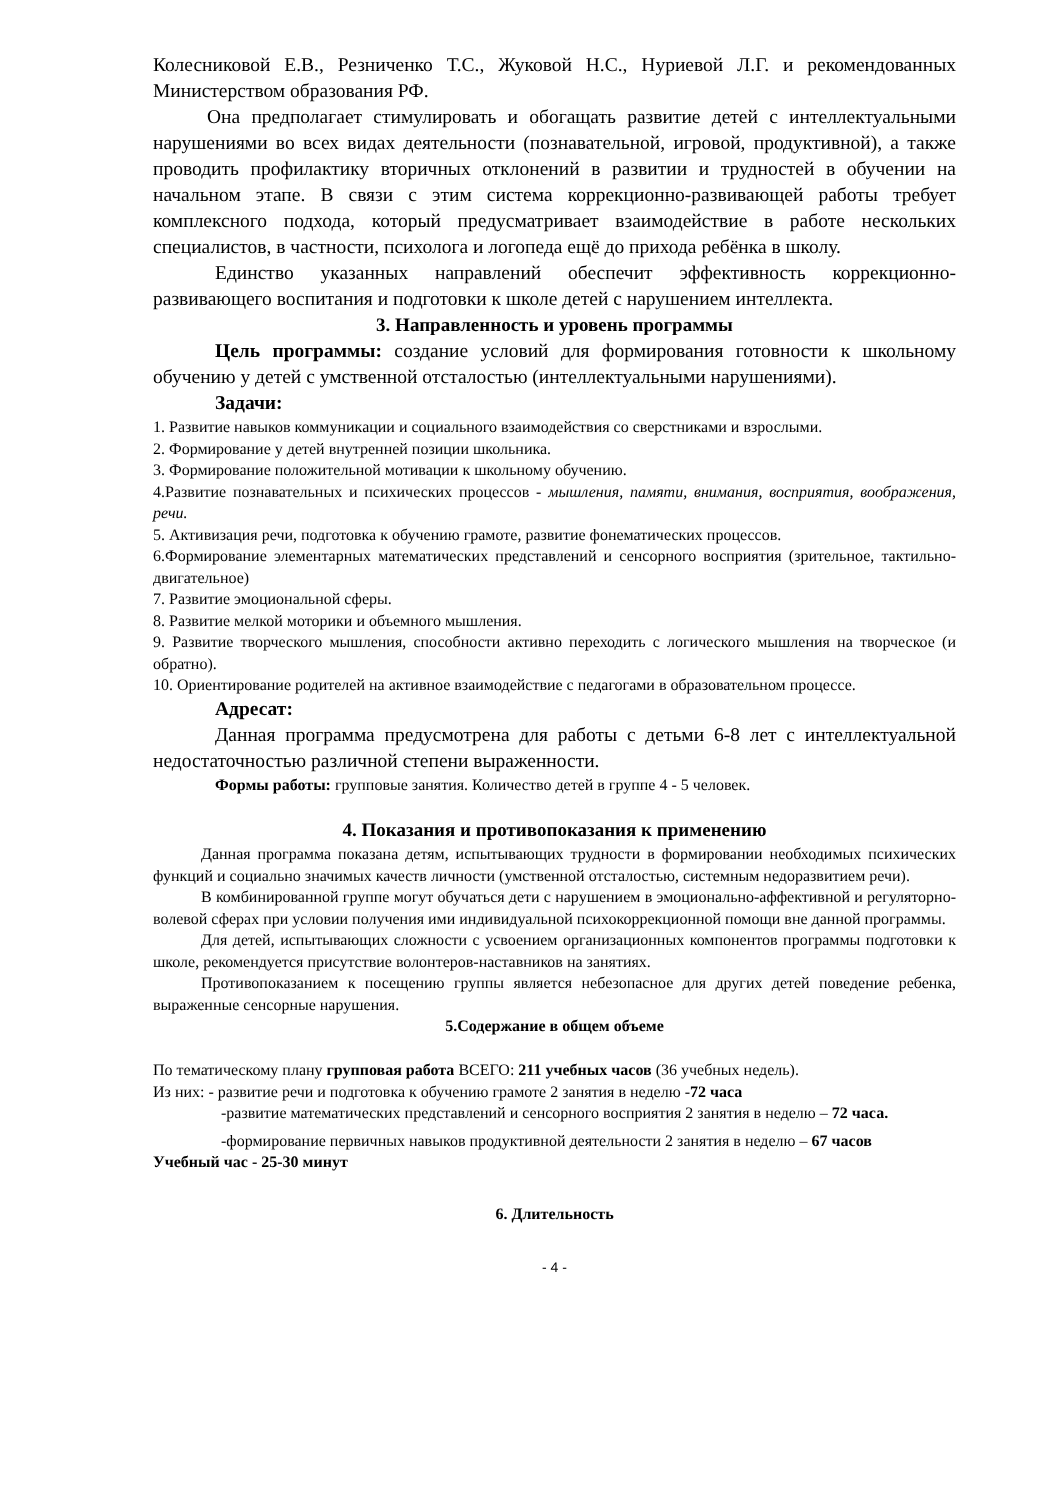Колесниковой Е.В., Резниченко Т.С., Жуковой Н.С., Нуриевой Л.Г. и рекомендованных Министерством образования РФ.
Она предполагает стимулировать и обогащать развитие детей с интеллектуальными нарушениями во всех видах деятельности (познавательной, игровой, продуктивной), а также проводить профилактику вторичных отклонений в развитии и трудностей в обучении на начальном этапе. В связи с этим система коррекционно-развивающей работы требует комплексного подхода, который предусматривает взаимодействие в работе нескольких специалистов, в частности, психолога и логопеда ещё до прихода ребёнка в школу.
Единство указанных направлений обеспечит эффективность коррекционно-развивающего воспитания и подготовки к школе детей с нарушением интеллекта.
3. Направленность и уровень программы
Цель программы: создание условий для формирования готовности к школьному обучению у детей с умственной отсталостью (интеллектуальными нарушениями).
Задачи:
1. Развитие навыков коммуникации и социального взаимодействия со сверстниками и взрослыми.
2. Формирование у детей внутренней позиции школьника.
3. Формирование положительной мотивации к школьному обучению.
4.Развитие познавательных и психических процессов - мышления, памяти, внимания, восприятия, воображения, речи.
5. Активизация речи, подготовка к обучению грамоте, развитие фонематических процессов.
6.Формирование элементарных математических представлений и сенсорного восприятия (зрительное, тактильно-двигательное)
7. Развитие эмоциональной сферы.
8. Развитие мелкой моторики и объемного мышления.
9. Развитие творческого мышления, способности активно переходить с логического мышления на творческое (и обратно).
10. Ориентирование родителей на активное взаимодействие с педагогами в образовательном процессе.
Адресат:
Данная программа предусмотрена для работы с детьми 6-8 лет с интеллектуальной недостаточностью различной степени выраженности.
Формы работы: групповые занятия. Количество детей в группе 4 - 5 человек.
4. Показания и противопоказания к применению
Данная программа показана детям, испытывающих трудности в формировании необходимых психических функций и социально значимых качеств личности (умственной отсталостью, системным недоразвитием речи).
В комбинированной группе могут обучаться дети с нарушением в эмоционально-аффективной и регуляторно-волевой сферах при условии получения ими индивидуальной психокоррекционной помощи вне данной программы.
Для детей, испытывающих сложности с усвоением организационных компонентов программы подготовки к школе, рекомендуется присутствие волонтеров-наставников на занятиях.
Противопоказанием к посещению группы является небезопасное для других детей поведение ребенка, выраженные сенсорные нарушения.
5.Содержание в общем объеме
По тематическому плану групповая работа ВСЕГО: 211 учебных часов (36 учебных недель).
Из них: - развитие речи и подготовка к обучению грамоте 2 занятия в неделю -72 часа
-развитие математических представлений и сенсорного восприятия 2 занятия в неделю – 72 часа.
-формирование первичных навыков продуктивной деятельности 2 занятия в неделю – 67 часов
Учебный час - 25-30 минут
6. Длительность
- 4 -